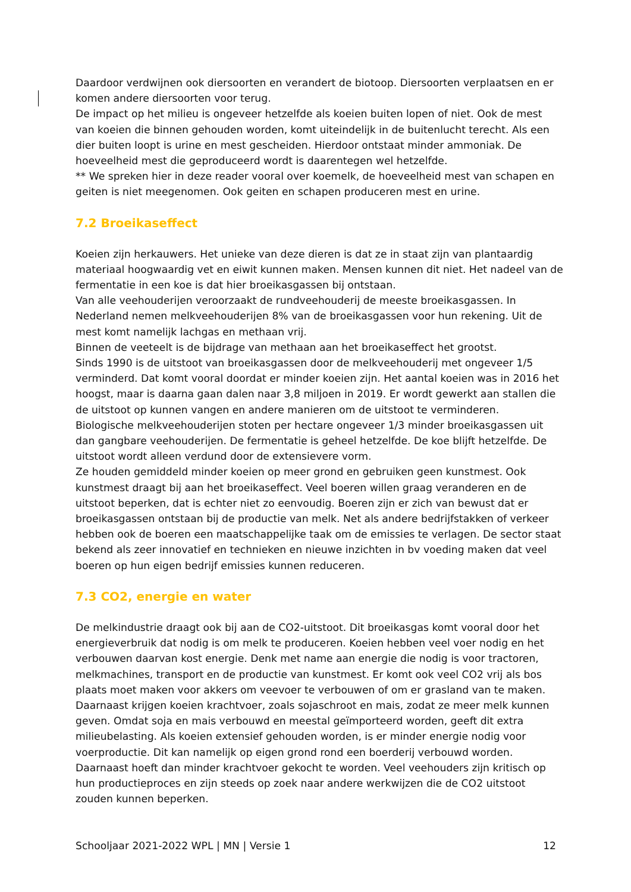Daardoor verdwijnen ook diersoorten en verandert de biotoop. Diersoorten verplaatsen en er komen andere diersoorten voor terug.
De impact op het milieu is ongeveer hetzelfde als koeien buiten lopen of niet. Ook de mest van koeien die binnen gehouden worden, komt uiteindelijk in de buitenlucht terecht. Als een dier buiten loopt is urine en mest gescheiden. Hierdoor ontstaat minder ammoniak. De hoeveelheid mest die geproduceerd wordt is daarentegen wel hetzelfde.
** We spreken hier in deze reader vooral over koemelk, de hoeveelheid mest van schapen en geiten is niet meegenomen. Ook geiten en schapen produceren mest en urine.
7.2 Broeikaseffect
Koeien zijn herkauwers. Het unieke van deze dieren is dat ze in staat zijn van plantaardig materiaal hoogwaardig vet en eiwit kunnen maken. Mensen kunnen dit niet. Het nadeel van de fermentatie in een koe is dat hier broeikasgassen bij ontstaan.
Van alle veehouderijen veroorzaakt de rundveehouderij de meeste broeikasgassen. In Nederland nemen melkveehouderijen 8% van de broeikasgassen voor hun rekening. Uit de mest komt namelijk lachgas en methaan vrij.
Binnen de veeteelt is de bijdrage van methaan aan het broeikaseffect het grootst.
Sinds 1990 is de uitstoot van broeikasgassen door de melkveehouderij met ongeveer 1/5 verminderd. Dat komt vooral doordat er minder koeien zijn. Het aantal koeien was in 2016 het hoogst, maar is daarna gaan dalen naar 3,8 miljoen in 2019. Er wordt gewerkt aan stallen die de uitstoot op kunnen vangen en andere manieren om de uitstoot te verminderen.
Biologische melkveehouderijen stoten per hectare ongeveer 1/3 minder broeikasgassen uit dan gangbare veehouderijen. De fermentatie is geheel hetzelfde. De koe blijft hetzelfde. De uitstoot wordt alleen verdund door de extensievere vorm.
Ze houden gemiddeld minder koeien op meer grond en gebruiken geen kunstmest. Ook kunstmest draagt bij aan het broeikaseffect. Veel boeren willen graag veranderen en de uitstoot beperken, dat is echter niet zo eenvoudig. Boeren zijn er zich van bewust dat er broeikasgassen ontstaan bij de productie van melk. Net als andere bedrijfstakken of verkeer hebben ook de boeren een maatschappelijke taak om de emissies te verlagen. De sector staat bekend als zeer innovatief en technieken en nieuwe inzichten in bv voeding maken dat veel boeren op hun eigen bedrijf emissies kunnen reduceren.
7.3 CO2, energie en water
De melkindustrie draagt ook bij aan de CO2-uitstoot. Dit broeikasgas komt vooral door het energieverbruik dat nodig is om melk te produceren. Koeien hebben veel voer nodig en het verbouwen daarvan kost energie. Denk met name aan energie die nodig is voor tractoren, melkmachines, transport en de productie van kunstmest. Er komt ook veel CO2 vrij als bos plaats moet maken voor akkers om veevoer te verbouwen of om er grasland van te maken. Daarnaast krijgen koeien krachtvoer, zoals sojaschroot en mais, zodat ze meer melk kunnen geven. Omdat soja en mais verbouwd en meestal geïmporteerd worden, geeft dit extra milieubelasting. Als koeien extensief gehouden worden, is er minder energie nodig voor voerproductie. Dit kan namelijk op eigen grond rond een boerderij verbouwd worden. Daarnaast hoeft dan minder krachtvoer gekocht te worden. Veel veehouders zijn kritisch op hun productieproces en zijn steeds op zoek naar andere werkwijzen die de CO2 uitstoot zouden kunnen beperken.
Schooljaar 2021-2022 WPL | MN | Versie 1 12